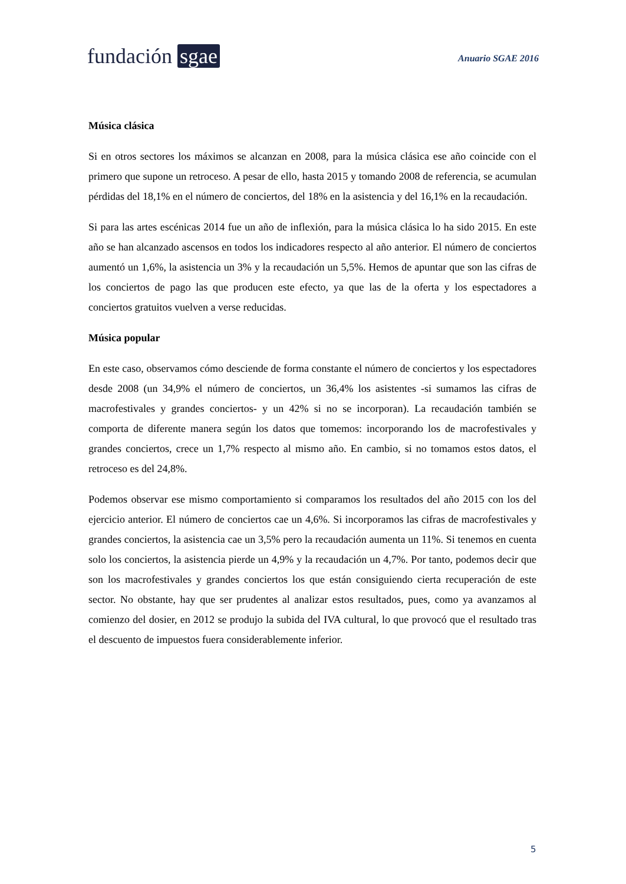fundación sgae
Anuario SGAE 2016
Música clásica
Si en otros sectores los máximos se alcanzan en 2008, para la música clásica ese año coincide con el primero que supone un retroceso. A pesar de ello, hasta 2015 y tomando 2008 de referencia, se acumulan pérdidas del 18,1% en el número de conciertos, del 18% en la asistencia y del 16,1% en la recaudación.
Si para las artes escénicas 2014 fue un año de inflexión, para la música clásica lo ha sido 2015. En este año se han alcanzado ascensos en todos los indicadores respecto al año anterior. El número de conciertos aumentó un 1,6%, la asistencia un 3% y la recaudación un 5,5%. Hemos de apuntar que son las cifras de los conciertos de pago las que producen este efecto, ya que las de la oferta y los espectadores a conciertos gratuitos vuelven a verse reducidas.
Música popular
En este caso, observamos cómo desciende de forma constante el número de conciertos y los espectadores desde 2008 (un 34,9% el número de conciertos, un 36,4% los asistentes -si sumamos las cifras de macrofestivales y grandes conciertos- y un 42% si no se incorporan). La recaudación también se comporta de diferente manera según los datos que tomemos: incorporando los de macrofestivales y grandes conciertos, crece un 1,7% respecto al mismo año. En cambio, si no tomamos estos datos, el retroceso es del 24,8%.
Podemos observar ese mismo comportamiento si comparamos los resultados del año 2015 con los del ejercicio anterior. El número de conciertos cae un 4,6%. Si incorporamos las cifras de macrofestivales y grandes conciertos, la asistencia cae un 3,5% pero la recaudación aumenta un 11%. Si tenemos en cuenta solo los conciertos, la asistencia pierde un 4,9% y la recaudación un 4,7%. Por tanto, podemos decir que son los macrofestivales y grandes conciertos los que están consiguiendo cierta recuperación de este sector. No obstante, hay que ser prudentes al analizar estos resultados, pues, como ya avanzamos al comienzo del dosier, en 2012 se produjo la subida del IVA cultural, lo que provocó que el resultado tras el descuento de impuestos fuera considerablemente inferior.
5